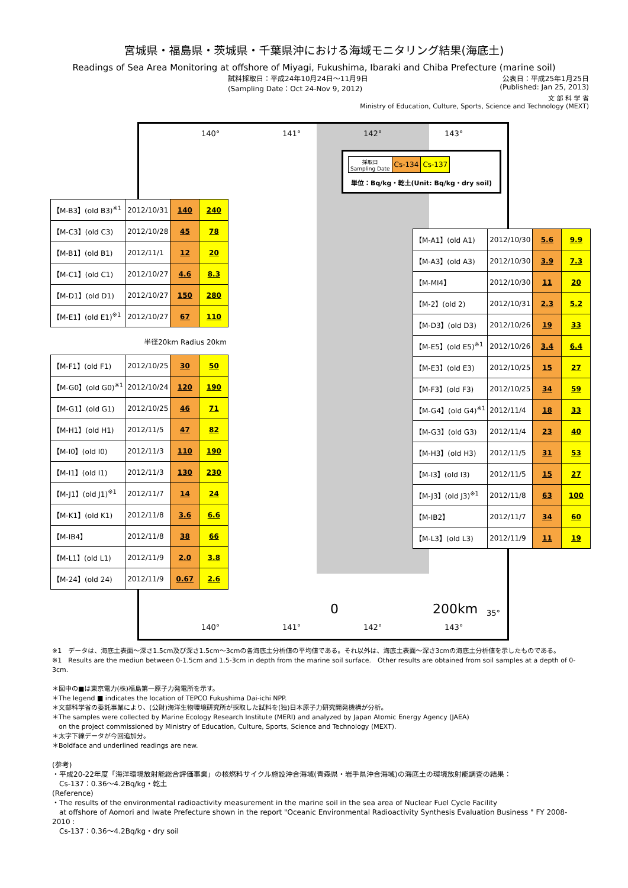宮城県・福島県・茨城県・千葉県沖における海域モニタリング結果(海底土)
Readings of Sea Area Monitoring at offshore of Miyagi, Fukushima, Ibaraki and Chiba Prefecture (marine soil)
試料採取日：平成24年10月24日～11月9日 公表日：平成25年1月25日
(Sampling Date：Oct 24-Nov 9, 2012) (Published: Jan 25, 2013)
文 部 科 学 省
Ministry of Education, Culture, Sports, Science and Technology (MEXT)
140° 141° 142° 143°
| 採取日 Sampling Date | Cs-134 | Cs-137 |
単位：Bq/kg・乾土(Unit: Bq/kg・dry soil)
| 【M-B3】(old B3)<sup>※1</sup> | 2012/10/31 | 140 | 240 |
| 【M-C3】(old C3) | 2012/10/28 | 45 | 78 |
| 【M-B1】(old B1) | 2012/11/1 | 12 | 20 |
| 【M-C1】(old C1) | 2012/10/27 | 4.6 | 8.3 |
| 【M-D1】(old D1) | 2012/10/27 | 150 | 280 |
| 【M-E1】(old E1)<sup>※1</sup> | 2012/10/27 | 67 | 110 |
| 半径20km Radius 20km | | | |
| 【M-F1】(old F1) | 2012/10/25 | 30 | 50 |
| 【M-G0】(old G0)<sup>※1</sup> | 2012/10/24 | 120 | 190 |
| 【M-G1】(old G1) | 2012/10/25 | 46 | 71 |
| 【M-H1】(old H1) | 2012/11/5 | 47 | 82 |
| 【M-I0】(old I0) | 2012/11/3 | 110 | 190 |
| 【M-I1】(old I1) | 2012/11/3 | 130 | 230 |
| 【M-J1】(old J1)<sup>※1</sup> | 2012/11/7 | 14 | 24 |
| 【M-K1】(old K1) | 2012/11/8 | 3.6 | 6.6 |
| 【M-IB4】 | 2012/11/8 | 38 | 66 |
| 【M-L1】(old L1) | 2012/11/9 | 2.0 | 3.8 |
| 【M-24】(old 24) | 2012/11/9 | 0.67 | 2.6 |
| 【M-A1】(old A1) | 2012/10/30 | 5.6 | 9.9 |
| 【M-A3】(old A3) | 2012/10/30 | 3.9 | 7.3 |
| 【M-MI4】 | 2012/10/30 | 11 | 20 |
| 【M-2】(old 2) | 2012/10/31 | 2.3 | 5.2 |
| 【M-D3】(old D3) | 2012/10/26 | 19 | 33 |
| 【M-E5】(old E5)<sup>※1</sup> | 2012/10/26 | 3.4 | 6.4 |
| 【M-E3】(old E3) | 2012/10/25 | 15 | 27 |
| 【M-F3】(old F3) | 2012/10/25 | 34 | 59 |
| 【M-G4】(old G4)<sup>※1</sup> | 2012/11/4 | 18 | 33 |
| 【M-G3】(old G3) | 2012/11/4 | 23 | 40 |
| 【M-H3】(old H3) | 2012/11/5 | 31 | 53 |
| 【M-I3】(old I3) | 2012/11/5 | 15 | 27 |
| 【M-J3】(old J3)<sup>※1</sup> | 2012/11/8 | 63 | 100 |
| 【M-IB2】 | 2012/11/7 | 34 | 60 |
| 【M-L3】(old L3) | 2012/11/9 | 11 | 19 |
0 200km 35°
140° 141° 142° 143°
※1　データは、海底土表面～深さ1.5cm及び深さ1.5cm～3cmの各海底土分析値の平均値である。それ以外は、海底土表面～深さ3cmの海底土分析値を示したものである。
※1　Results are the mediun between 0-1.5cm and 1.5-3cm in depth from the marine soil surface.　Other results are obtained from soil samples at a depth of 0-3cm.
＊図中の■は東京電力(株)福島第一原子力発電所を示す。
＊The legend ■ indicates the location of TEPCO Fukushima Dai-ichi NPP.
＊文部科学省の委託事業により、(公財)海洋生物環境研究所が採取した試料を(独)日本原子力研究開発機構が分析。
＊The samples were collected by Marine Ecology Research Institute (MERI) and analyzed by Japan Atomic Energy Agency (JAEA)
　on the project commissioned by Ministry of Education, Culture, Sports, Science and Technology (MEXT).
＊太字下線データが今回追加分。
＊Boldface and underlined readings are new.
(参考)
・平成20-22年度「海洋環境放射能総合評価事業」の核燃料サイクル施設沖合海域(青森県・岩手県沖合海域)の海底土の環境放射能調査の結果：
　Cs-137：0.36～4.2Bq/kg・乾土
(Reference)
・The results of the environmental radioactivity measurement in the marine soil in the sea area of Nuclear Fuel Cycle Facility
　at offshore of Aomori and Iwate Prefecture shown in the report "Oceanic Environmental Radioactivity Synthesis Evaluation Business " FY 2008-2010 :
　Cs-137：0.36～4.2Bq/kg・dry soil